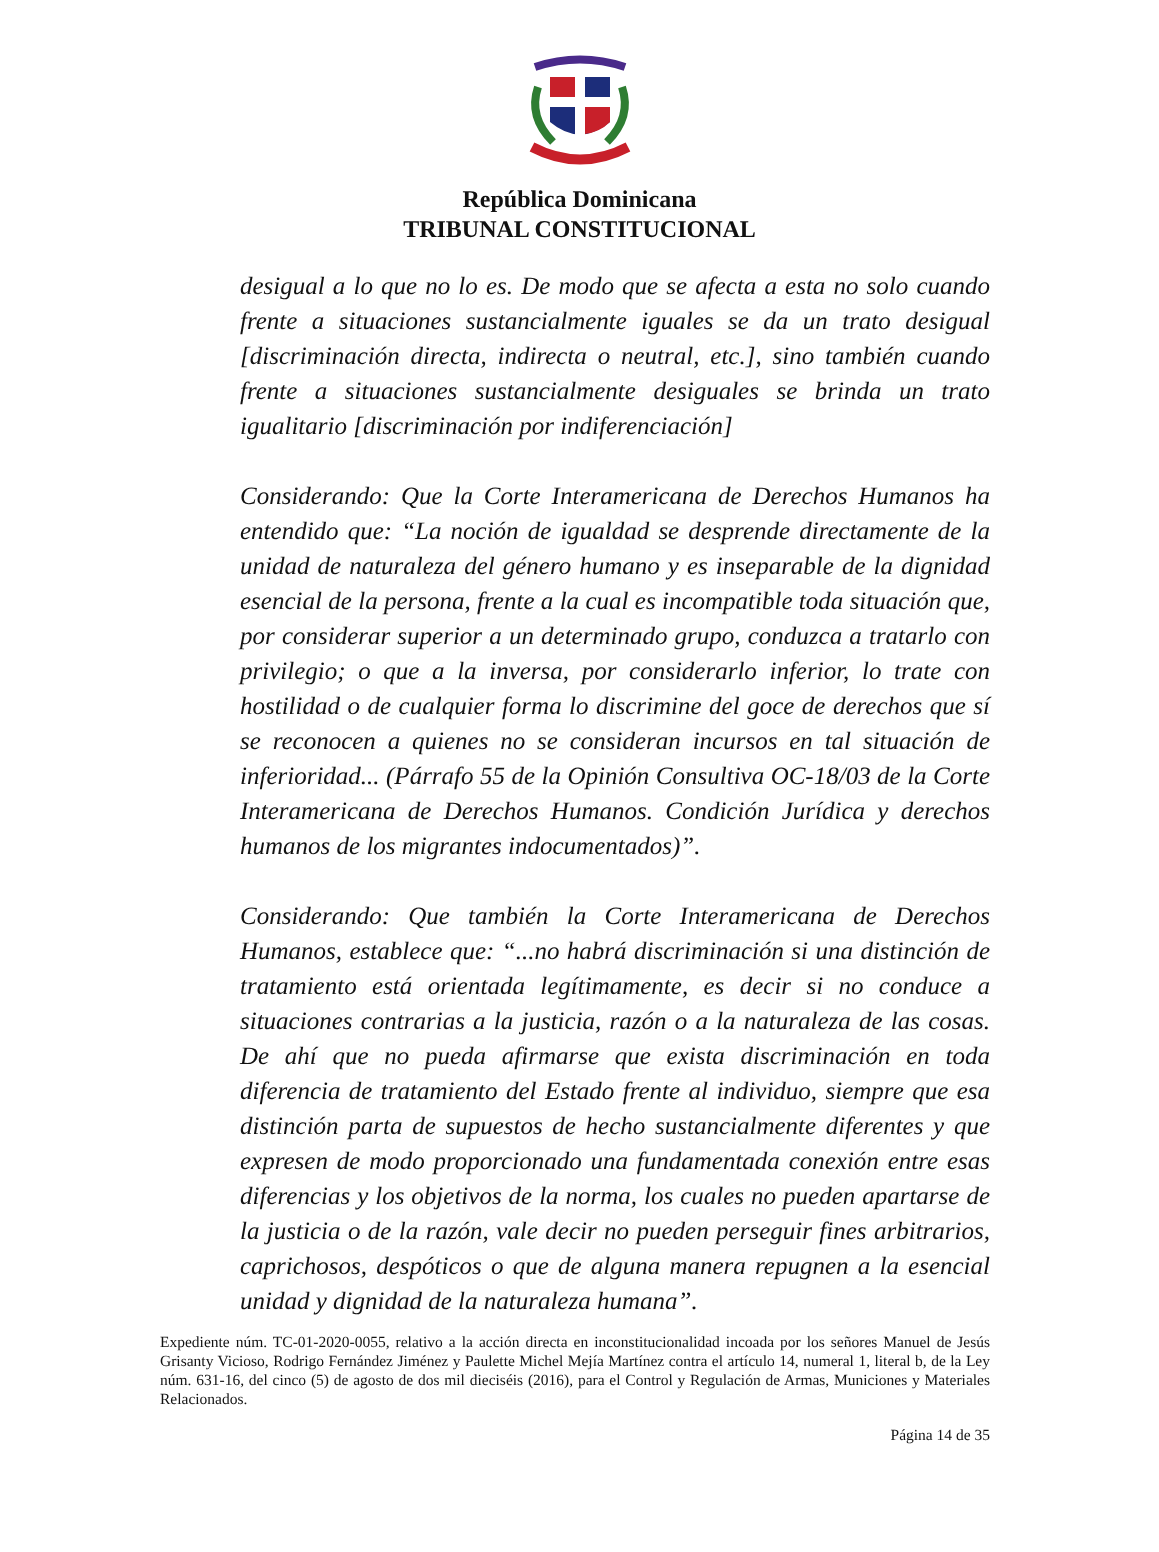República Dominicana
TRIBUNAL CONSTITUCIONAL
desigual a lo que no lo es. De modo que se afecta a esta no solo cuando frente a situaciones sustancialmente iguales se da un trato desigual [discriminación directa, indirecta o neutral, etc.], sino también cuando frente a situaciones sustancialmente desiguales se brinda un trato igualitario [discriminación por indiferenciación]
Considerando: Que la Corte Interamericana de Derechos Humanos ha entendido que: “La noción de igualdad se desprende directamente de la unidad de naturaleza del género humano y es inseparable de la dignidad esencial de la persona, frente a la cual es incompatible toda situación que, por considerar superior a un determinado grupo, conduzca a tratarlo con privilegio; o que a la inversa, por considerarlo inferior, lo trate con hostilidad o de cualquier forma lo discrimine del goce de derechos que sí se reconocen a quienes no se consideran incursos en tal situación de inferioridad... (Párrafo 55 de la Opinión Consultiva OC-18/03 de la Corte Interamericana de Derechos Humanos. Condición Jurídica y derechos humanos de los migrantes indocumentados)”.
Considerando: Que también la Corte Interamericana de Derechos Humanos, establece que: “...no habrá discriminación si una distinción de tratamiento está orientada legítimamente, es decir si no conduce a situaciones contrarias a la justicia, razón o a la naturaleza de las cosas. De ahí que no pueda afirmarse que exista discriminación en toda diferencia de tratamiento del Estado frente al individuo, siempre que esa distinción parta de supuestos de hecho sustancialmente diferentes y que expresen de modo proporcionado una fundamentada conexión entre esas diferencias y los objetivos de la norma, los cuales no pueden apartarse de la justicia o de la razón, vale decir no pueden perseguir fines arbitrarios, caprichosos, despóticos o que de alguna manera repugnen a la esencial unidad y dignidad de la naturaleza humana”.
Expediente núm. TC-01-2020-0055, relativo a la acción directa en inconstitucionalidad incoada por los señores Manuel de Jesús Grisanty Vicioso, Rodrigo Fernández Jiménez y Paulette Michel Mejía Martínez contra el artículo 14, numeral 1, literal b, de la Ley núm. 631-16, del cinco (5) de agosto de dos mil dieciséis (2016), para el Control y Regulación de Armas, Municiones y Materiales Relacionados.
Página 14 de 35